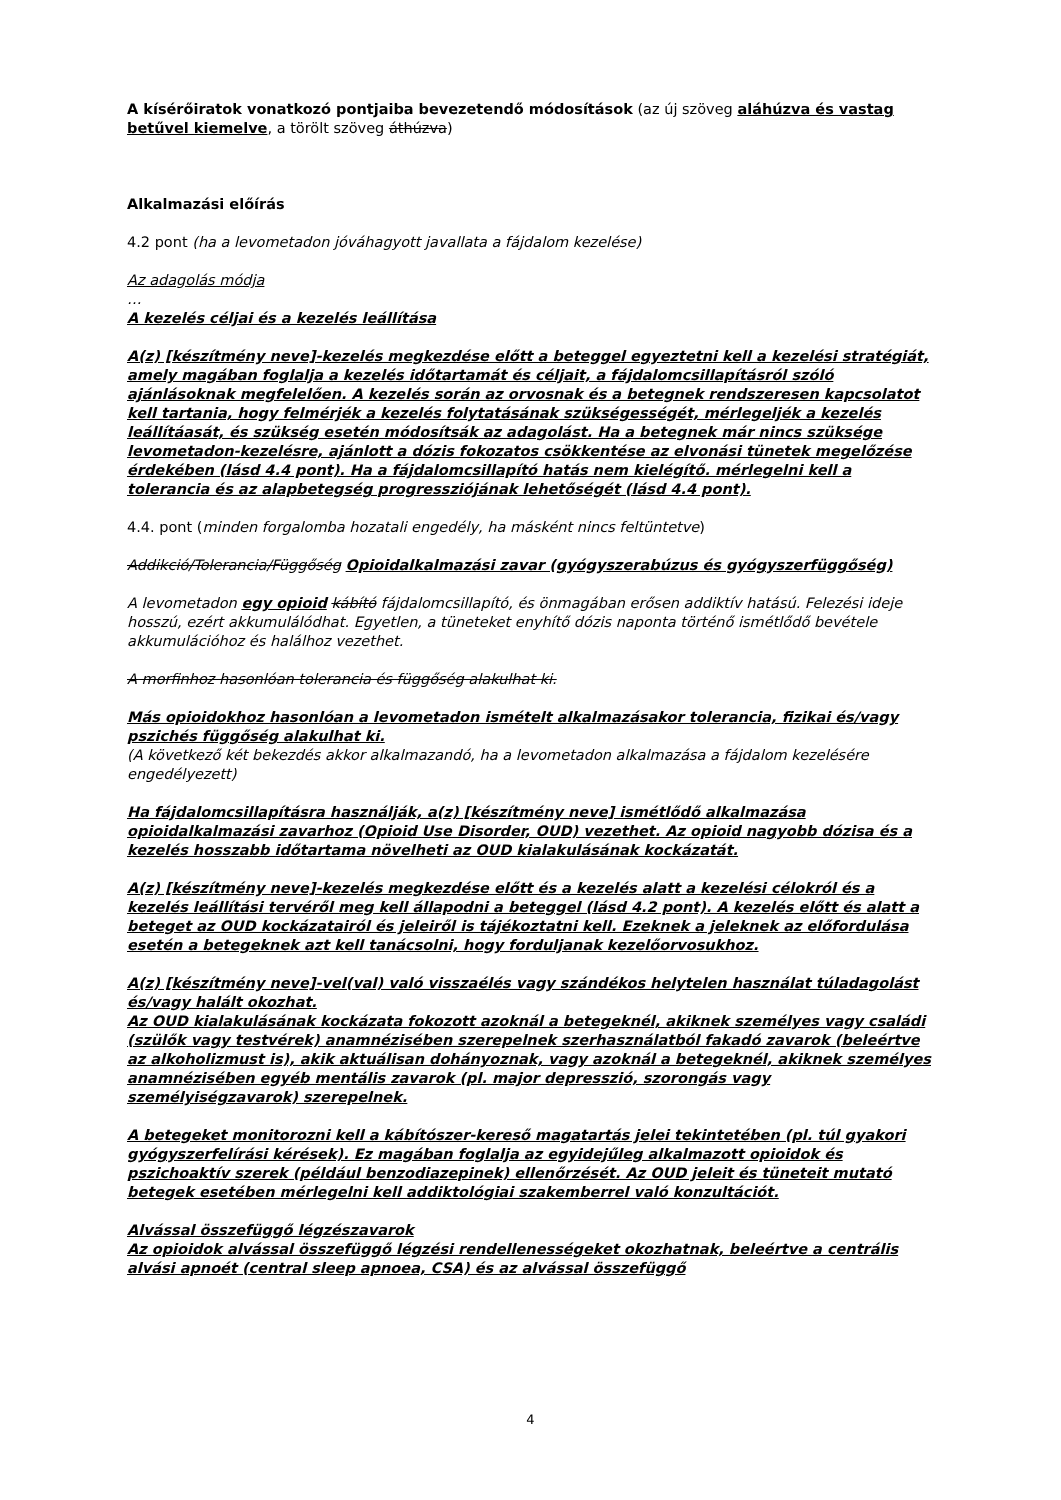A kísérőiratok vonatkozó pontjaiba bevezetendő módosítások (az új szöveg aláhúzva és vastag betűvel kiemelve, a törölt szöveg áthúzva)
Alkalmazási előírás
4.2 pont (ha a levometadon jóváhagyott javallata a fájdalom kezelése)
Az adagolás módja
…
A kezelés céljai és a kezelés leállítása
A(z) [készítmény neve]-kezelés megkezdése előtt a beteggel egyeztetni kell a kezelési stratégiát, amely magában foglalja a kezelés időtartamát és céljait, a fájdalomcsillapításról szóló ajánlásoknak megfelelően. A kezelés során az orvosnak és a betegnek rendszeresen kapcsolatot kell tartania, hogy felmérjék a kezelés folytatásának szükségességét, mérlegeljék a kezelés leállítáasát, és szükség esetén módosítsák az adagolást. Ha a betegnek már nincs szüksége levometadon-kezelésre, ajánlott a dózis fokozatos csökkentése az elvonási tünetek megelőzése érdekében (lásd 4.4 pont). Ha a fájdalomcsillapító hatás nem kielégítő. mérlegelni kell a tolerancia és az alapbetegség progressziójának lehetőségét (lásd 4.4 pont).
4.4. pont (minden forgalomba hozatali engedély, ha másként nincs feltüntetve)
Addikció/Tolerancia/Függőség Opioidalkalmazási zavar (gyógyszerabúzus és gyógyszerfüggőség)
A levometadon egy opioid kábító fájdalomcsillapító, és önmagában erősen addiktív hatású. Felezési ideje hosszú, ezért akkumulálódhat. Egyetlen, a tüneteket enyhítő dózis naponta történő ismétlődő bevétele akkumulációhoz és halálhoz vezethet.
A morfinhoz hasonlóan tolerancia és függőség alakulhat ki.
Más opioidokhoz hasonlóan a levometadon ismételt alkalmazásakor tolerancia, fizikai és/vagy pszichés függőség alakulhat ki.
(A következő két bekezdés akkor alkalmazandó, ha a levometadon alkalmazása a fájdalom kezelésére engedélyezett)
Ha fájdalomcsillapításra használják, a(z) [készítmény neve] ismétlődő alkalmazása opioidalkalmazási zavarhoz (Opioid Use Disorder, OUD) vezethet. Az opioid nagyobb dózisa és a kezelés hosszabb időtartama növelheti az OUD kialakulásának kockázatát.
A(z) [készítmény neve]-kezelés megkezdése előtt és a kezelés alatt a kezelési célokról és a kezelés leállítási tervéről meg kell állapodni a beteggel (lásd 4.2 pont). A kezelés előtt és alatt a beteget az OUD kockázatairól és jeleiről is tájékoztatni kell. Ezeknek a jeleknek az előfordulása esetén a betegeknek azt kell tanácsolni, hogy forduljanak kezelőorvosukhoz.
A(z) [készítmény neve]-vel(val) való visszaélés vagy szándékos helytelen használat túladagolást és/vagy halált okozhat.
Az OUD kialakulásának kockázata fokozott azoknál a betegeknél, akiknek személyes vagy családi (szülők vagy testvérek) anamnézisében szerepelnek szerhasználatból fakadó zavarok (beleértve az alkoholizmust is), akik aktuálisan dohányoznak, vagy azoknál a betegeknél, akiknek személyes anamnézisében egyéb mentális zavarok (pl. major depresszió, szorongás vagy személyiségzavarok) szerepelnek.
A betegeket monitorozni kell a kábítószer-kereső magatartás jelei tekintetében (pl. túl gyakori gyógyszerfelírási kérések). Ez magában foglalja az egyidejűleg alkalmazott opioidok és pszichoaktív szerek (például benzodiazepinek) ellenőrzését. Az OUD jeleit és tüneteit mutató betegek esetében mérlegelni kell addiktológiai szakemberrel való konzultációt.
Alvással összefüggő légzészavarok
Az opioidok alvással összefüggő légzési rendellenességeket okozhatnak, beleértve a centrális alvási apnoét (central sleep apnoea, CSA) és az alvással összefüggő
4